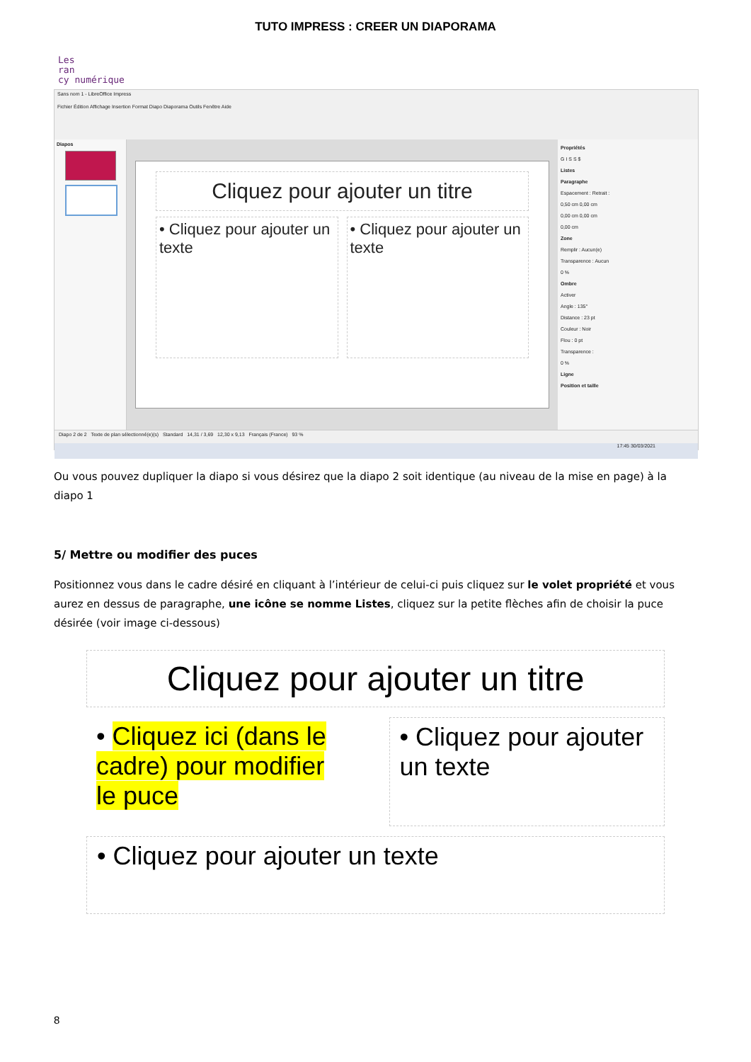TUTO IMPRESS : CREER UN DIAPORAMA
Les
ran
cy numérique
Sans nom 1 - LibreOffice Impress
Fichier Édition Affichage Insertion Format Diapo Diaporama Outils Fenêtre Aide
Diapos
Cliquez pour ajouter un titre
• Cliquez pour ajouter un texte
• Cliquez pour ajouter un texte
Propriétés
G I S S $
Listes
Paragraphe
Espacement : Retrait :
0,50 cm 0,00 cm
0,00 cm 0,00 cm
0,00 cm
Zone
Remplir : Aucun(e)
Transparence : Aucun
0 %
Ombre
Activer
Angle : 135°
Distance : 23 pt
Couleur : Noir
Flou : 0 pt
Transparence :
0 %
Ligne
Position et taille
Diapo 2 de 2 Texte de plan sélectionné(e)(s) Standard 14,31 / 3,69 12,30 x 9,13 Français (France) 93 %
17:45 30/03/2021
Ou vous pouvez dupliquer la diapo si vous désirez que la diapo 2 soit identique (au niveau de la mise en page) à la diapo 1
5/ Mettre ou modifier des puces
Positionnez vous dans le cadre désiré en cliquant à l’intérieur de celui-ci puis cliquez sur le volet propriété et vous aurez en dessus de paragraphe, une icône se nomme Listes, cliquez sur la petite flèches afin de choisir la puce désirée (voir image ci-dessous)
Cliquez pour ajouter un titre
• Cliquez ici (dans le cadre) pour modifier le puce
• Cliquez pour ajouter un texte
• Cliquez pour ajouter un texte
8